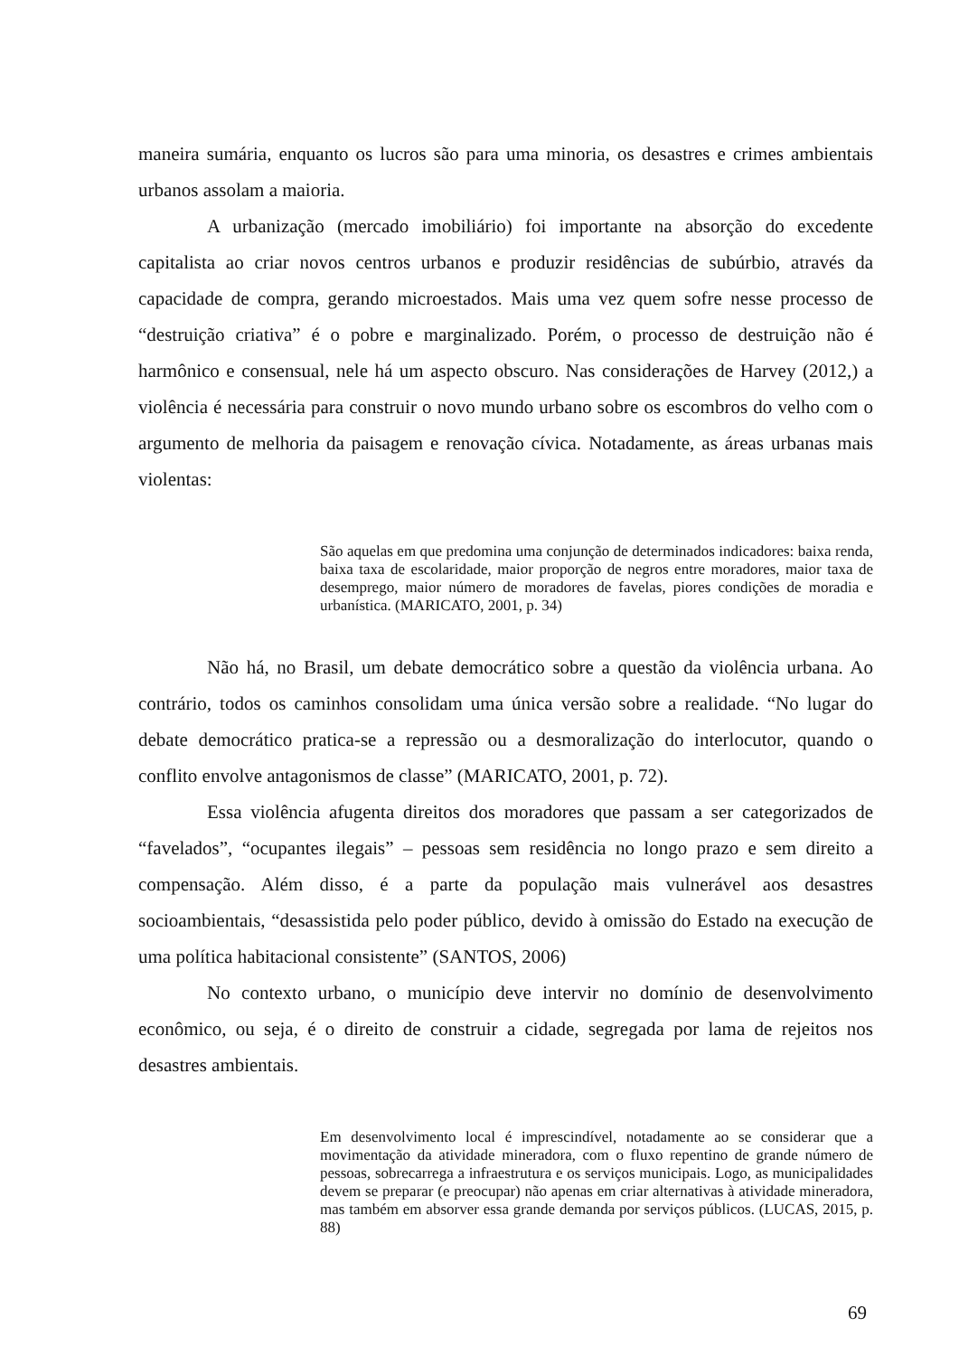maneira sumária, enquanto os lucros são para uma minoria, os desastres e crimes ambientais urbanos assolam a maioria.
A urbanização (mercado imobiliário) foi importante na absorção do excedente capitalista ao criar novos centros urbanos e produzir residências de subúrbio, através da capacidade de compra, gerando microestados. Mais uma vez quem sofre nesse processo de “destruição criativa” é o pobre e marginalizado. Porém, o processo de destruição não é harmônico e consensual, nele há um aspecto obscuro. Nas considerações de Harvey (2012,) a violência é necessária para construir o novo mundo urbano sobre os escombros do velho com o argumento de melhoria da paisagem e renovação cívica. Notadamente, as áreas urbanas mais violentas:
São aquelas em que predomina uma conjunção de determinados indicadores: baixa renda, baixa taxa de escolaridade, maior proporção de negros entre moradores, maior taxa de desemprego, maior número de moradores de favelas, piores condições de moradia e urbanística. (MARICATO, 2001, p. 34)
Não há, no Brasil, um debate democrático sobre a questão da violência urbana. Ao contrário, todos os caminhos consolidam uma única versão sobre a realidade. “No lugar do debate democrático pratica-se a repressão ou a desmoralização do interlocutor, quando o conflito envolve antagonismos de classe” (MARICATO, 2001, p. 72).
Essa violência afugenta direitos dos moradores que passam a ser categorizados de “favelados”, “ocupantes ilegais” – pessoas sem residência no longo prazo e sem direito a compensação. Além disso, é a parte da população mais vulnerável aos desastres socioambientais, “desassistida pelo poder público, devido à omissão do Estado na execução de uma política habitacional consistente” (SANTOS, 2006)
No contexto urbano, o município deve intervir no domínio de desenvolvimento econômico, ou seja, é o direito de construir a cidade, segregada por lama de rejeitos nos desastres ambientais.
Em desenvolvimento local é imprescindível, notadamente ao se considerar que a movimentação da atividade mineradora, com o fluxo repentino de grande número de pessoas, sobrecarrega a infraestrutura e os serviços municipais. Logo, as municipalidades devem se preparar (e preocupar) não apenas em criar alternativas à atividade mineradora, mas também em absorver essa grande demanda por serviços públicos. (LUCAS, 2015, p. 88)
69